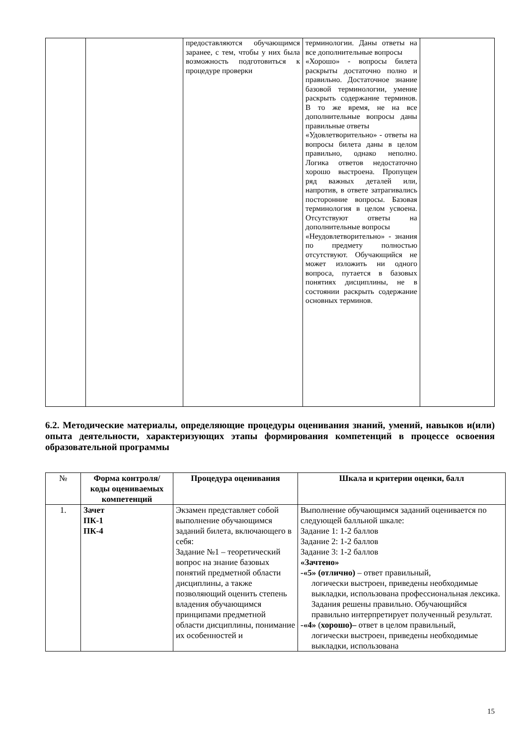| | | предоставляются обучающимся заранее, с тем, чтобы у них была возможность подготовиться к процедуре проверки | терминологии. Даны ответы на все дополнительные вопросы «Хорошо» - вопросы билета раскрыты достаточно полно и правильно. Достаточное знание базовой терминологии, умение раскрыть содержание терминов. В то же время, не на все дополнительные вопросы даны правильные ответы «Удовлетворительно» - ответы на вопросы билета даны в целом правильно, однако неполно. Логика ответов недостаточно хорошо выстроена. Пропущен ряд важных деталей или, напротив, в ответе затрагивались посторонние вопросы. Базовая терминология в целом усвоена. Отсутствуют ответы на дополнительные вопросы «Неудовлетворительно» - знания по предмету полностью отсутствуют. Обучающийся не может изложить ни одного вопроса, путается в базовых понятиях дисциплины, не в состоянии раскрыть содержание основных терминов. | |
6.2. Методические материалы, определяющие процедуры оценивания знаний, умений, навыков и(или) опыта деятельности, характеризующих этапы формирования компетенций в процессе освоения образовательной программы
| № | Форма контроля/ коды оцениваемых компетенций | Процедура оценивания | Шкала и критерии оценки, балл |
| --- | --- | --- | --- |
| 1. | Зачет ПК-1 ПК-4 | Экзамен представляет собой выполнение обучающимся заданий билета, включающего в себя: Задание №1 – теоретический вопрос на знание базовых понятий предметной области дисциплины, а также позволяющий оценить степень владения обучающимся принципами предметной области дисциплины, понимание их особенностей и | Выполнение обучающимся заданий оценивается по следующей балльной шкале: Задание 1: 1-2 баллов Задание 2: 1-2 баллов Задание 3: 1-2 баллов «Зачтено» -«5» (отлично) – ответ правильный, логически выстроен, приведены необходимые выкладки, использована профессиональная лексика. Задания решены правильно. Обучающийся правильно интерпретирует полученный результат. -«4» ( хорошо)– ответ в целом правильный, логически выстроен, приведены необходимые выкладки, использована |
15